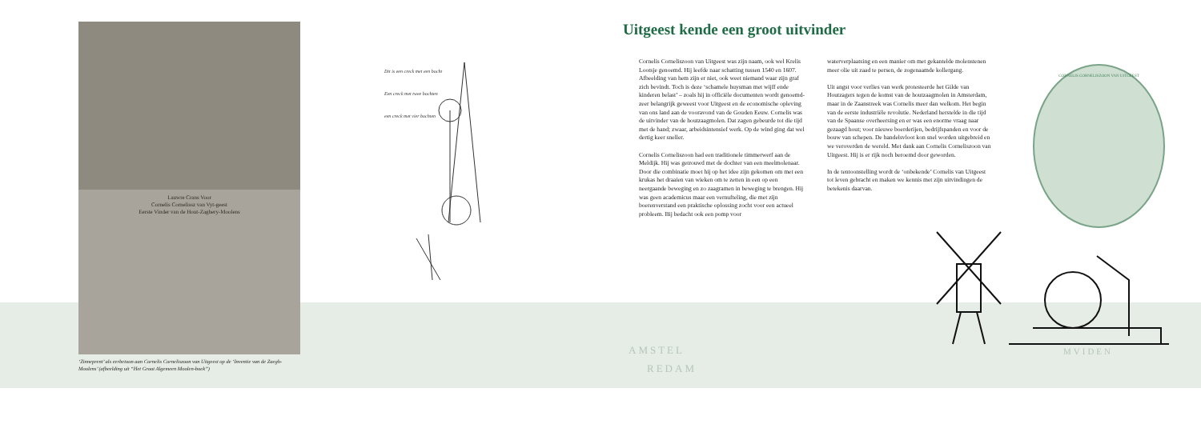AMSTEL
REDAM
MVIDEN
Lauwre Crans Voor
Cornelis Cornelissz van Vyt-geest
Eerste Vinder van de Hout-Zaghery-Moolens
‘Zinneprent’ als eerbetoon aan Cornelis Corneliszoon van Uitgeest op de ‘Inventie van de Zaegh-Moolens’ (afbeelding uit “Het Groot Algemeen Moolen-boek”)
Dit is een creck met een bocht
Een creck met twee bochten
een creck met vier bochten
Uitgeest kende een groot uitvinder
Cornelis Corneliszoon van Uitgeest was zijn naam, ook wel Krelis Lootsje genoemd. Hij leefde naar schatting tussen 1540 en 1607. Afbeelding van hem zijn er niet, ook weet niemand waar zijn graf zich bevindt. Toch is deze ‘schamele huysman met wijff ende kinderen belast’ – zoals hij in officiële documenten wordt genoemd- zeer belangrijk geweest voor Uitgeest en de economische opleving van ons land aan de vooravond van de Gouden Eeuw. Cornelis was de uitvinder van de houtzaagmolen. Dat zagen gebeurde tot die tijd met de hand; zwaar, arbeidsintensief werk. Op de wind ging dat wel dertig keer sneller.
Cornelis Corneliszoon had een traditionele timmerwerf aan de Meldijk. Hij was getrouwd met de dochter van een meelmolenaar. Door die combinatie moet hij op het idee zijn gekomen om met een krukas het draaien van wieken om te zetten in een op een neergaande beweging en zo zaagramen in beweging te brengen. Hij was geen academicus maar een vernufteling, die met zijn boerenverstand een praktische oplossing zocht voor een actueel probleem. Bij bedacht ook een pomp voor
waterverplaatsing en een manier om met gekantelde molenstenen meer olie uit zaad te persen, de zogenaamde kollergang.
Uit angst voor verlies van werk protesteerde het Gilde van Houtzagers tegen de komst van de houtzaagmolen in Amsterdam, maar in de Zaanstreek was Cornelis meer dan welkom. Het begin van de eerste industriële revolutie. Nederland herstelde in die tijd van de Spaanse overheersing en er was een enorme vraag naar gezaagd hout; voor nieuwe boerderijen, bedrijfspanden en voor de bouw van schepen. De handelsvloot kon snel worden uitgebreid en we veroverden de wereld. Met dank aan Cornelis Corneliszoon van Uitgeest. Hij is er rijk noch beroemd door geworden.
In de tentoonstelling wordt de ‘onbekende’ Cornelis van Uitgeest tot leven gebracht en maken we kennis met zijn uitvindingen de betekenis daarvan.
CORNELIS CORNELISZOON VAN UITGEEST